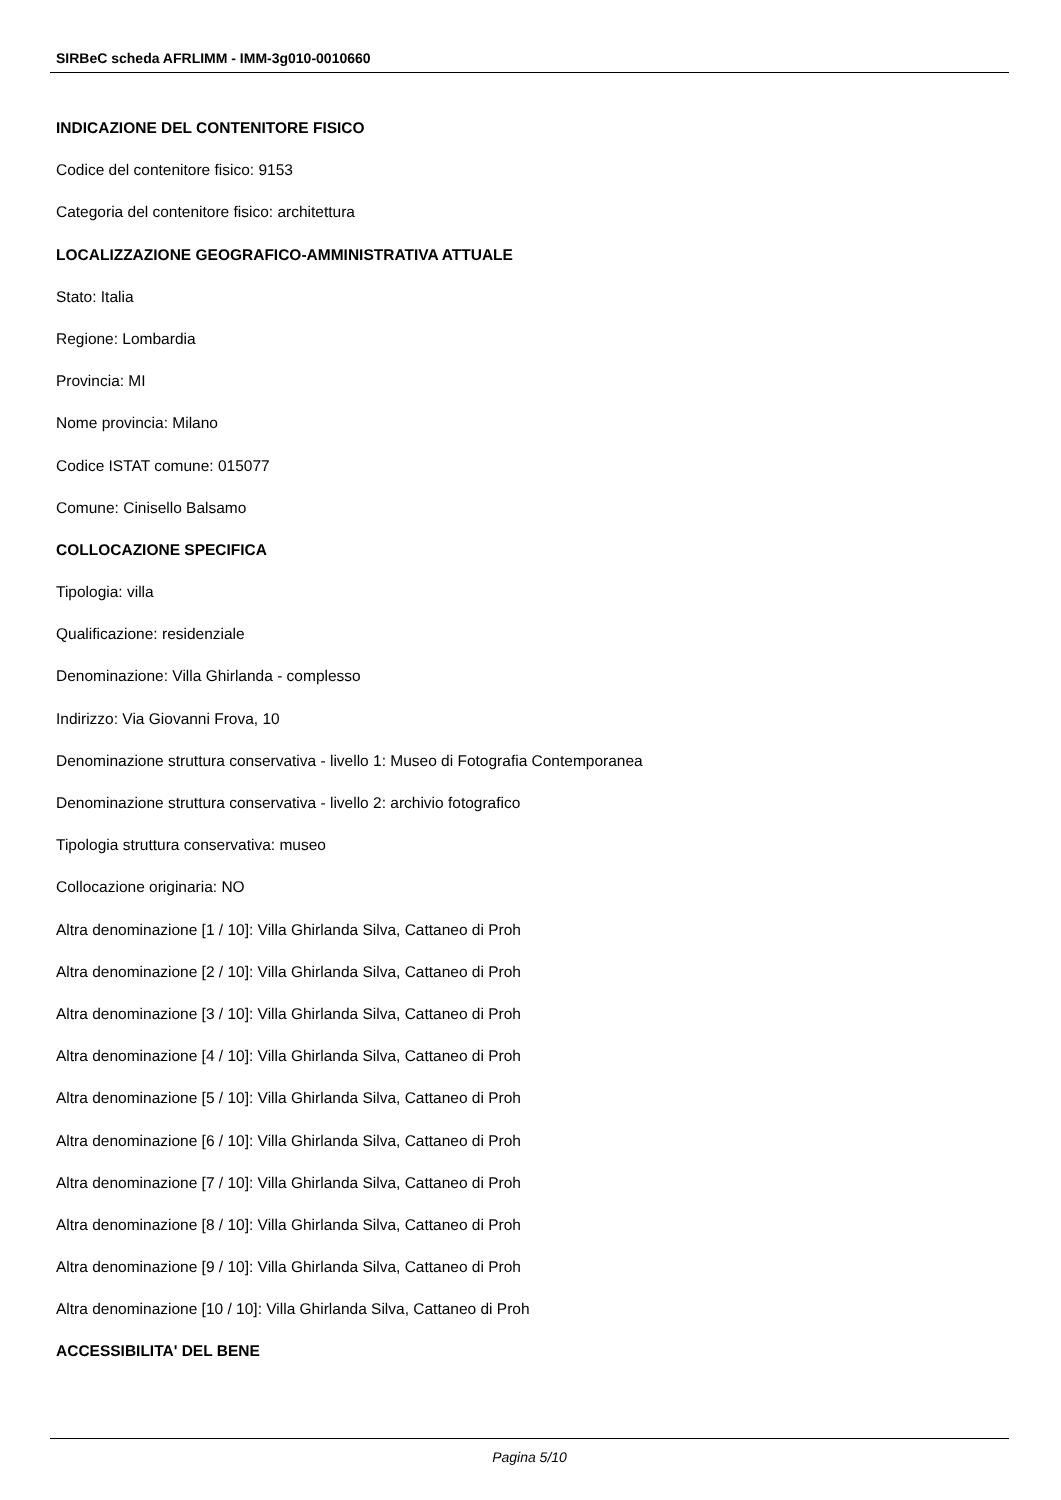SIRBeC scheda AFRLIMM - IMM-3g010-0010660
INDICAZIONE DEL CONTENITORE FISICO
Codice del contenitore fisico: 9153
Categoria del contenitore fisico: architettura
LOCALIZZAZIONE GEOGRAFICO-AMMINISTRATIVA ATTUALE
Stato: Italia
Regione: Lombardia
Provincia: MI
Nome provincia: Milano
Codice ISTAT comune: 015077
Comune: Cinisello Balsamo
COLLOCAZIONE SPECIFICA
Tipologia: villa
Qualificazione: residenziale
Denominazione: Villa Ghirlanda - complesso
Indirizzo: Via Giovanni Frova, 10
Denominazione struttura conservativa - livello 1: Museo di Fotografia Contemporanea
Denominazione struttura conservativa - livello 2: archivio fotografico
Tipologia struttura conservativa: museo
Collocazione originaria: NO
Altra denominazione [1 / 10]: Villa Ghirlanda Silva, Cattaneo di Proh
Altra denominazione [2 / 10]: Villa Ghirlanda Silva, Cattaneo di Proh
Altra denominazione [3 / 10]: Villa Ghirlanda Silva, Cattaneo di Proh
Altra denominazione [4 / 10]: Villa Ghirlanda Silva, Cattaneo di Proh
Altra denominazione [5 / 10]: Villa Ghirlanda Silva, Cattaneo di Proh
Altra denominazione [6 / 10]: Villa Ghirlanda Silva, Cattaneo di Proh
Altra denominazione [7 / 10]: Villa Ghirlanda Silva, Cattaneo di Proh
Altra denominazione [8 / 10]: Villa Ghirlanda Silva, Cattaneo di Proh
Altra denominazione [9 / 10]: Villa Ghirlanda Silva, Cattaneo di Proh
Altra denominazione [10 / 10]: Villa Ghirlanda Silva, Cattaneo di Proh
ACCESSIBILITA' DEL BENE
Pagina 5/10